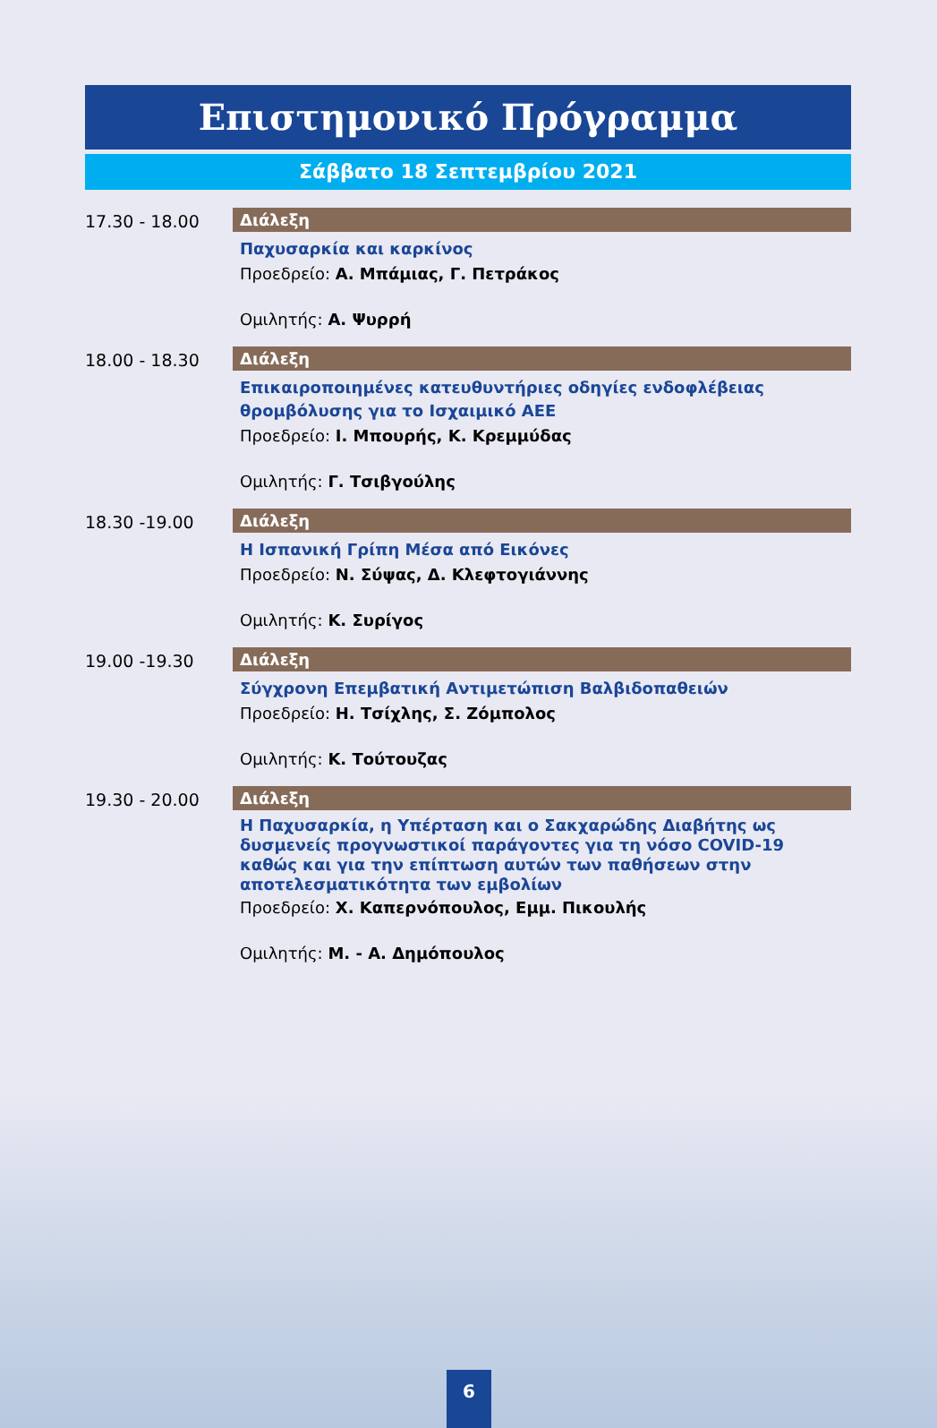Επιστημονικό Πρόγραμμα
Σάββατο 18 Σεπτεμβρίου 2021
17.30 - 18.00 Διάλεξη
Παχυσαρκία και καρκίνος
Προεδρείο: Α. Μπάμιας, Γ. Πετράκος
Ομιλητής: Α. Ψυρρή
18.00 - 18.30 Διάλεξη
Επικαιροποιημένες κατευθυντήριες οδηγίες ενδοφλέβειας θρομβόλυσης για το Ισχαιμικό ΑΕΕ
Προεδρείο: Ι. Μπουρής, Κ. Κρεμμύδας
Ομιλητής: Γ. Τσιβγούλης
18.30 -19.00 Διάλεξη
Η Ισπανική Γρίπη Μέσα από Εικόνες
Προεδρείο: Ν. Σύψας, Δ. Κλεφτογιάννης
Ομιλητής: Κ. Συρίγος
19.00 -19.30 Διάλεξη
Σύγχρονη Επεμβατική Αντιμετώπιση Βαλβιδοπαθειών
Προεδρείο: Η. Τσίχλης, Σ. Ζόμπολος
Ομιλητής: Κ. Τούτουζας
19.30 - 20.00 Διάλεξη
Η Παχυσαρκία, η Υπέρταση και ο Σακχαρώδης Διαβήτης ως δυσμενείς προγνωστικοί παράγοντες για τη νόσο COVID-19 καθώς και για την επίπτωση αυτών των παθήσεων στην αποτελεσματικότητα των εμβολίων
Προεδρείο: Χ. Καπερνόπουλος, Εμμ. Πικουλής
Ομιλητής: Μ. - Α. Δημόπουλος
6